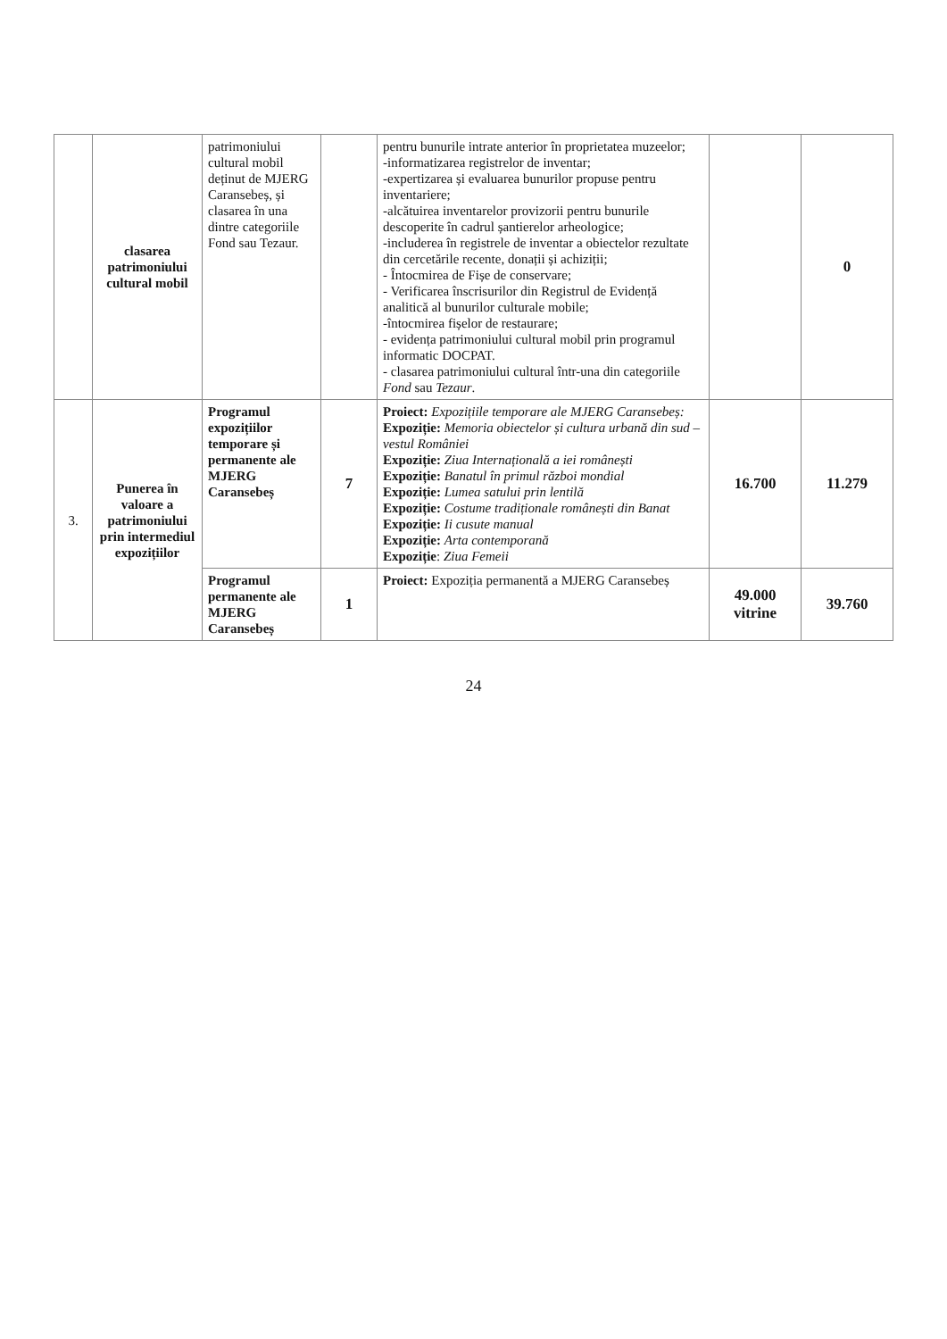| | clasarea patrimoniului cultural mobil | patrimoniului cultural mobil deținut de MJERG Caransebeș, și clasarea în una dintre categoriile Fond sau Tezaur. | | pentru bunurile intrate anterior în proprietatea muzeelor; -informatizarea registrelor de inventar; -expertizarea și evaluarea bunurilor propuse pentru inventariere; -alcătuirea inventarelor provizorii pentru bunurile descoperite în cadrul șantierelor arheologice; -includerea în registrele de inventar a obiectelor rezultate din cercetările recente, donații și achiziții; - Întocmirea de Fișe de conservare; - Verificarea înscrisurilor din Registrul de Evidență analitică al bunurilor culturale mobile; -întocmirea fișelor de restaurare; - evidența patrimoniului cultural mobil prin programul informatic DOCPAT. - clasarea patrimoniului cultural într-una din categoriile Fond sau Tezaur . | | 0 |
| 3. | Punerea în valoare a patrimoniului prin intermediul expozițiilor | Programul expozițiilor temporare și permanente ale MJERG Caransebeș | 7 | Proiect: Expozițiile temporare ale MJERG Caransebeș: Expoziție: Memoria obiectelor și cultura urbană din sud – vestul României Expoziție: Ziua Internațională a iei românești Expoziție: Banatul în primul război mondial Expoziție: Lumea satului prin lentilă Expoziție: Costume tradiționale românești din Banat Expoziție: Ii cusute manual Expoziție: Arta contemporană Expoziție : Ziua Femeii | 16.700 | 11.279 |
| | | Programul permanente ale MJERG Caransebeș | 1 | Proiect: Expoziția permanentă a MJERG Caransebeș | 49.000 vitrine | 39.760 |
24